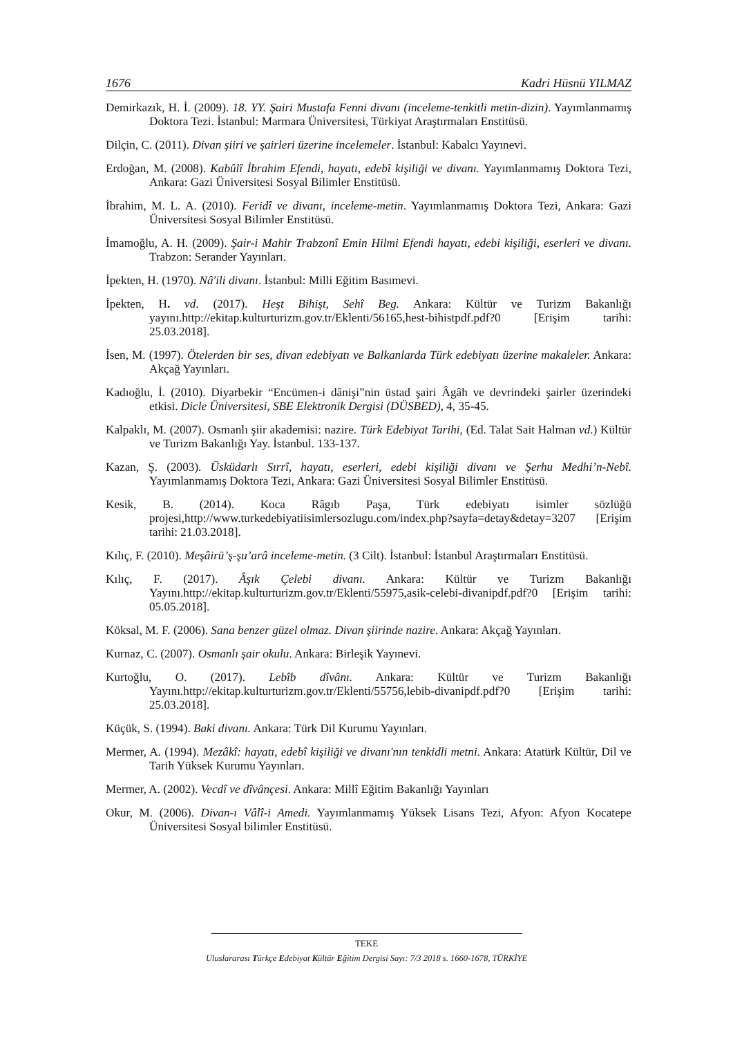1676 Kadri Hüsnü YILMAZ
Demirkazık, H. İ. (2009). 18. YY. Şairi Mustafa Fenni divanı (inceleme-tenkitli metin-dizin). Yayımlanmamış Doktora Tezi. İstanbul: Marmara Üniversitesi, Türkiyat Araştırmaları Enstitüsü.
Dilçin, C. (2011). Divan şiiri ve şairleri üzerine incelemeler. İstanbul: Kabalcı Yayınevi.
Erdoğan, M. (2008). Kabûlî İbrahim Efendi, hayatı, edebî kişiliği ve divanı. Yayımlanmamış Doktora Tezi, Ankara: Gazi Üniversitesi Sosyal Bilimler Enstitüsü.
İbrahim, M. L. A. (2010). Feridî ve divanı, inceleme-metin. Yayımlanmamış Doktora Tezi, Ankara: Gazi Üniversitesi Sosyal Bilimler Enstitüsü.
İmamoğlu, A. H. (2009). Şair-i Mahir Trabzonî Emin Hilmi Efendi hayatı, edebi kişiliği, eserleri ve divanı. Trabzon: Serander Yayınları.
İpekten, H. (1970). Nâ'ili divanı. İstanbul: Milli Eğitim Basımevi.
İpekten, H. vd. (2017). Heşt Bihişt, Sehî Beg. Ankara: Kültür ve Turizm Bakanlığı yayını.http://ekitap.kulturturizm.gov.tr/Eklenti/56165,hest-bihistpdf.pdf?0 [Erişim tarihi: 25.03.2018].
İsen, M. (1997). Ötelerden bir ses, divan edebiyatı ve Balkanlarda Türk edebiyatı üzerine makaleler. Ankara: Akçağ Yayınları.
Kadıoğlu, İ. (2010). Diyarbekir “Encümen-i dânişi”nin üstad şairi Âgâh ve devrindeki şairler üzerindeki etkisi. Dicle Üniversitesi, SBE Elektronik Dergisi (DÜSBED), 4, 35-45.
Kalpaklı, M. (2007). Osmanlı şiir akademisi: nazire. Türk Edebiyat Tarihi, (Ed. Talat Sait Halman vd.) Kültür ve Turizm Bakanlığı Yay. İstanbul. 133-137.
Kazan, Ş. (2003). Üsküdarlı Sırrî, hayatı, eserleri, edebi kişiliği divanı ve Şerhu Medhi’n-Nebî. Yayımlanmamış Doktora Tezi, Ankara: Gazi Üniversitesi Sosyal Bilimler Enstitüsü.
Kesik, B. (2014). Koca Râgıb Paşa, Türk edebiyatı isimler sözlüğü projesi,http://www.turkedebiyatiisimlersozlugu.com/index.php?sayfa=detay&detay=3207 [Erişim tarihi: 21.03.2018].
Kılıç, F. (2010). Meşâirü’ş-şu’arâ inceleme-metin. (3 Cilt). İstanbul: İstanbul Araştırmaları Enstitüsü.
Kılıç, F. (2017). Âşık Çelebi divanı. Ankara: Kültür ve Turizm Bakanlığı Yayını.http://ekitap.kulturturizm.gov.tr/Eklenti/55975,asik-celebi-divanipdf.pdf?0 [Erişim tarihi: 05.05.2018].
Köksal, M. F. (2006). Sana benzer güzel olmaz. Divan şiirinde nazire. Ankara: Akçağ Yayınları.
Kurnaz, C. (2007). Osmanlı şair okulu. Ankara: Birleşik Yayınevi.
Kurtoğlu, O. (2017). Lebîb dîvânı. Ankara: Kültür ve Turizm Bakanlığı Yayını.http://ekitap.kulturturizm.gov.tr/Eklenti/55756,lebib-divanipdf.pdf?0 [Erişim tarihi: 25.03.2018].
Küçük, S. (1994). Baki divanı. Ankara: Türk Dil Kurumu Yayınları.
Mermer, A. (1994). Mezâkî: hayatı, edebî kişiliği ve divanı'nın tenkidli metni. Ankara: Atatürk Kültür, Dil ve Tarih Yüksek Kurumu Yayınları.
Mermer, A. (2002). Vecdî ve dîvânçesi. Ankara: Millî Eğitim Bakanlığı Yayınları
Okur, M. (2006). Divan-ı Vâlî-i Amedi. Yayımlanmamış Yüksek Lisans Tezi, Afyon: Afyon Kocatepe Üniversitesi Sosyal bilimler Enstitüsü.
TEKE
Uluslararası Türkçe Edebiyat Kültür Eğitim Dergisi Sayı: 7/3 2018 s. 1660-1678, TÜRKİYE